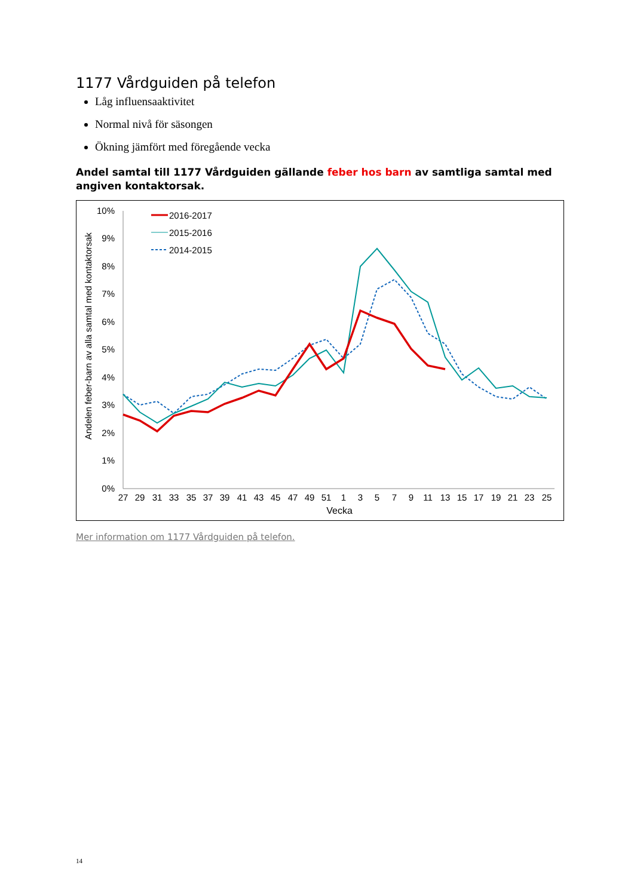1177 Vårdguiden på telefon
Låg influensaaktivitet
Normal nivå för säsongen
Ökning jämfört med föregående vecka
Andel samtal till 1177 Vårdguiden gällande feber hos barn av samtliga samtal med angiven kontaktorsak.
Andelen feber-barn av alla samtal med kontaktorsak
10%
9%
8%
7%
6%
5%
4%
3%
2%
1%
0%
27
29
31
33
35
37
39
41
43
45
47
49
51
1
3
5
7
9
11
13
15
17
19
21
23
25
Vecka
2016-2017
2015-2016
2014-2015
Mer information om 1177 Vårdguiden på telefon.
14